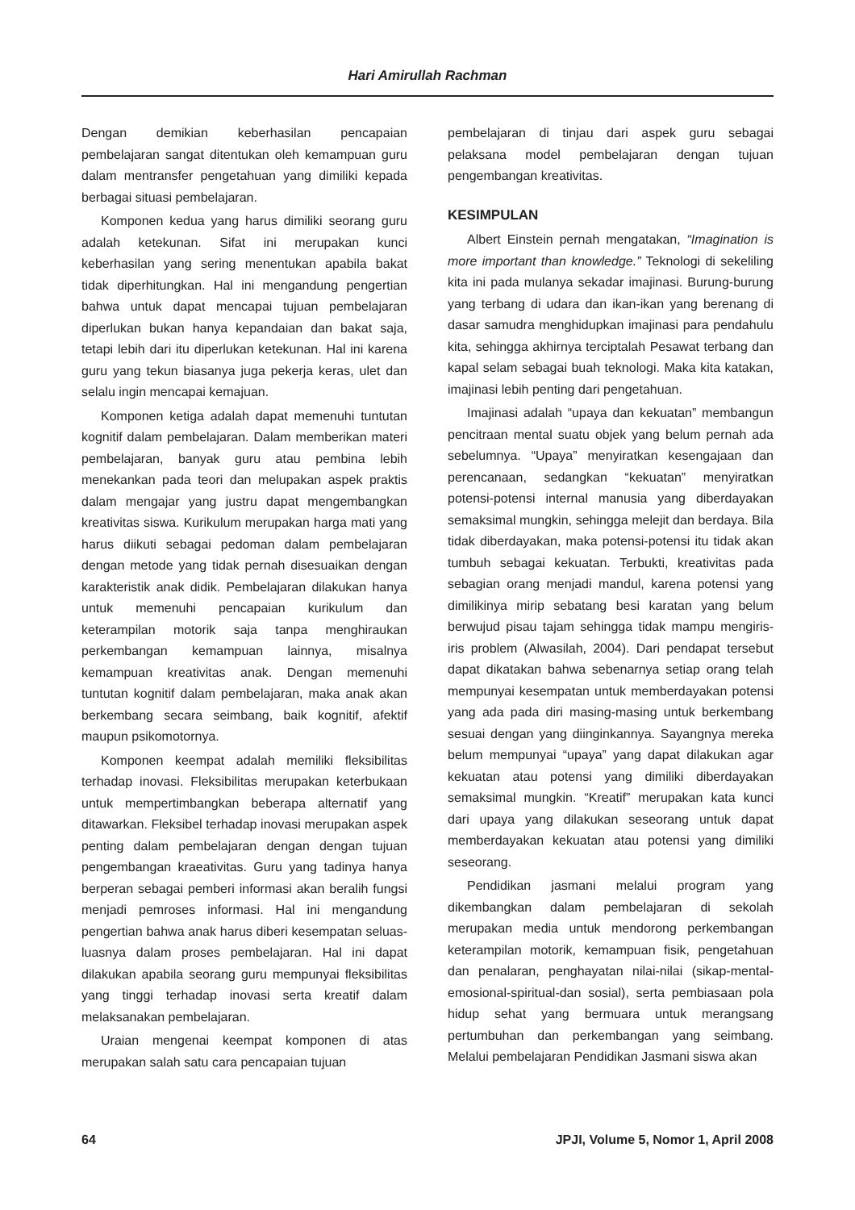Hari Amirullah Rachman
Dengan demikian keberhasilan pencapaian pembelajaran sangat ditentukan oleh kemampuan guru dalam mentransfer pengetahuan yang dimiliki kepada berbagai situasi pembelajaran.
Komponen kedua yang harus dimiliki seorang guru adalah ketekunan. Sifat ini merupakan kunci keberhasilan yang sering menentukan apabila bakat tidak diperhitungkan. Hal ini mengandung pengertian bahwa untuk dapat mencapai tujuan pembelajaran diperlukan bukan hanya kepandaian dan bakat saja, tetapi lebih dari itu diperlukan ketekunan. Hal ini karena guru yang tekun biasanya juga pekerja keras, ulet dan selalu ingin mencapai kemajuan.
Komponen ketiga adalah dapat memenuhi tuntutan kognitif dalam pembelajaran. Dalam memberikan materi pembelajaran, banyak guru atau pembina lebih menekankan pada teori dan melupakan aspek praktis dalam mengajar yang justru dapat mengembangkan kreativitas siswa. Kurikulum merupakan harga mati yang harus diikuti sebagai pedoman dalam pembelajaran dengan metode yang tidak pernah disesuaikan dengan karakteristik anak didik. Pembelajaran dilakukan hanya untuk memenuhi pencapaian kurikulum dan keterampilan motorik saja tanpa menghiraukan perkembangan kemampuan lainnya, misalnya kemampuan kreativitas anak. Dengan memenuhi tuntutan kognitif dalam pembelajaran, maka anak akan berkembang secara seimbang, baik kognitif, afektif maupun psikomotornya.
Komponen keempat adalah memiliki fleksibilitas terhadap inovasi. Fleksibilitas merupakan keterbukaan untuk mempertimbangkan beberapa alternatif yang ditawarkan. Fleksibel terhadap inovasi merupakan aspek penting dalam pembelajaran dengan dengan tujuan pengembangan kraeativitas. Guru yang tadinya hanya berperan sebagai pemberi informasi akan beralih fungsi menjadi pemroses informasi. Hal ini mengandung pengertian bahwa anak harus diberi kesempatan seluas-luasnya dalam proses pembelajaran. Hal ini dapat dilakukan apabila seorang guru mempunyai fleksibilitas yang tinggi terhadap inovasi serta kreatif dalam melaksanakan pembelajaran.
Uraian mengenai keempat komponen di atas merupakan salah satu cara pencapaian tujuan
pembelajaran di tinjau dari aspek guru sebagai pelaksana model pembelajaran dengan tujuan pengembangan kreativitas.
KESIMPULAN
Albert Einstein pernah mengatakan, “Imagination is more important than knowledge.” Teknologi di sekeliling kita ini pada mulanya sekadar imajinasi. Burung-burung yang terbang di udara dan ikan-ikan yang berenang di dasar samudra menghidupkan imajinasi para pendahulu kita, sehingga akhirnya terciptalah Pesawat terbang dan kapal selam sebagai buah teknologi. Maka kita katakan, imajinasi lebih penting dari pengetahuan.
Imajinasi adalah “upaya dan kekuatan” membangun pencitraan mental suatu objek yang belum pernah ada sebelumnya. “Upaya” menyiratkan kesengajaan dan perencanaan, sedangkan “kekuatan” menyiratkan potensi-potensi internal manusia yang diberdayakan semaksimal mungkin, sehingga melejit dan berdaya. Bila tidak diberdayakan, maka potensi-potensi itu tidak akan tumbuh sebagai kekuatan. Terbukti, kreativitas pada sebagian orang menjadi mandul, karena potensi yang dimilikinya mirip sebatang besi karatan yang belum berwujud pisau tajam sehingga tidak mampu mengiris-iris problem (Alwasilah, 2004). Dari pendapat tersebut dapat dikatakan bahwa sebenarnya setiap orang telah mempunyai kesempatan untuk memberdayakan potensi yang ada pada diri masing-masing untuk berkembang sesuai dengan yang diinginkannya. Sayangnya mereka belum mempunyai “upaya” yang dapat dilakukan agar kekuatan atau potensi yang dimiliki diberdayakan semaksimal mungkin. “Kreatif” merupakan kata kunci dari upaya yang dilakukan seseorang untuk dapat memberdayakan kekuatan atau potensi yang dimiliki seseorang.
Pendidikan jasmani melalui program yang dikembangkan dalam pembelajaran di sekolah merupakan media untuk mendorong perkembangan keterampilan motorik, kemampuan fisik, pengetahuan dan penalaran, penghayatan nilai-nilai (sikap-mental-emosional-spiritual-dan sosial), serta pembiasaan pola hidup sehat yang bermuara untuk merangsang pertumbuhan dan perkembangan yang seimbang. Melalui pembelajaran Pendidikan Jasmani siswa akan
64 JPJI, Volume 5, Nomor 1, April 2008